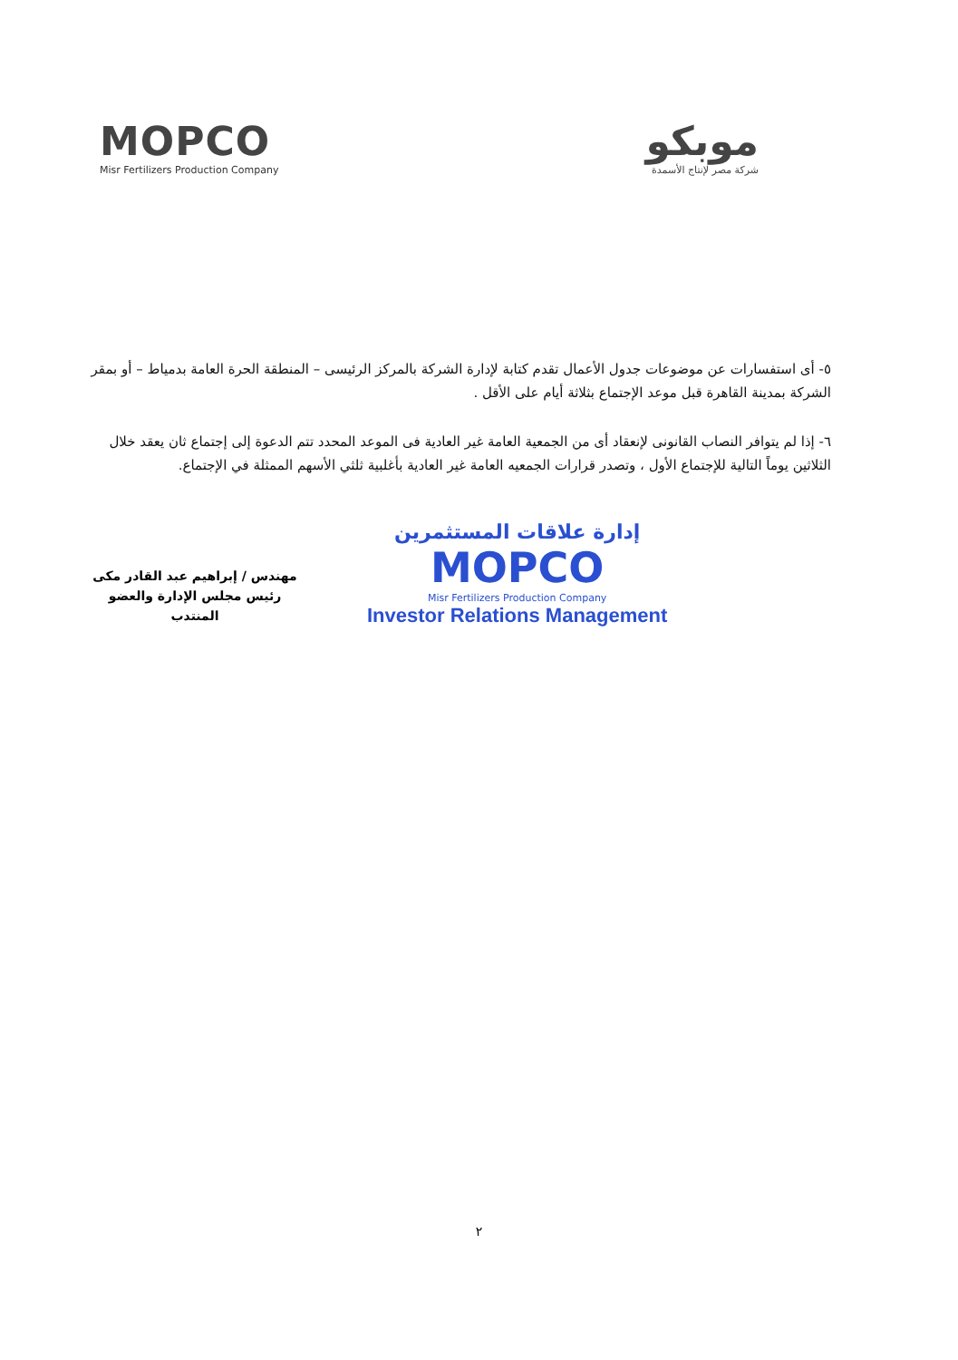MOPCO
Misr Fertilizers Production Company
موبكو
شركة مصر لإنتاج الأسمدة
٥- أى استفسارات عن موضوعات جدول الأعمال تقدم كتابة لإدارة الشركة بالمركز الرئيسى – المنطقة الحرة العامة بدمياط – أو بمقر الشركة بمدينة القاهرة قبل موعد الإجتماع بثلاثة أيام على الأقل .
٦- إذا لم يتوافر النصاب القانونى لإنعقاد أى من الجمعية العامة غير العادية فى الموعد المحدد تتم الدعوة إلى إجتماع ثان يعقد خلال الثلاثين يوماً التالية للإجتماع الأول ، وتصدر قرارات الجمعيه العامة غير العادية بأغلبية ثلثي الأسهم الممثلة في الإجتماع.
مهندس / إبراهيم عبد القادر مكى
رئيس مجلس الإدارة والعضو المنتدب
إدارة علاقات المستثمرين
MOPCO
Misr Fertilizers Production Company
Investor Relations Management
٢